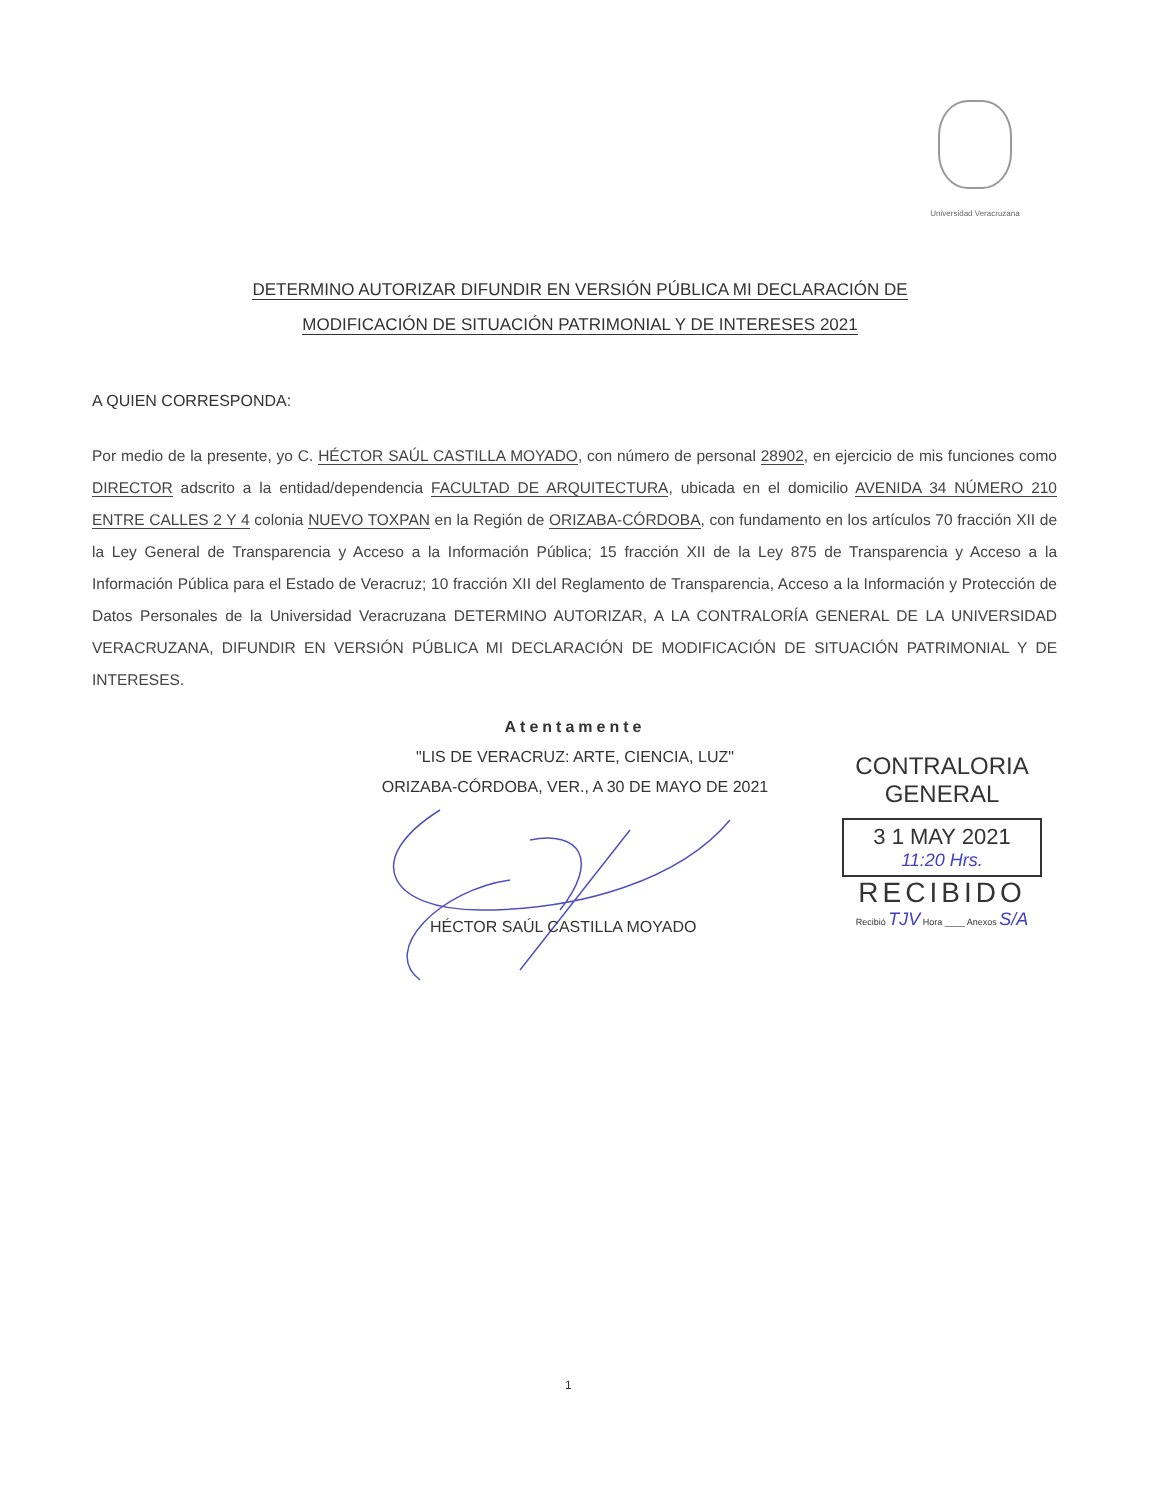Universidad Veracruzana
DETERMINO AUTORIZAR DIFUNDIR EN VERSIÓN PÚBLICA MI DECLARACIÓN DE
MODIFICACIÓN DE SITUACIÓN PATRIMONIAL Y DE INTERESES 2021
A QUIEN CORRESPONDA:
Por medio de la presente, yo C. HÉCTOR SAÚL CASTILLA MOYADO, con número de personal 28902, en ejercicio de mis funciones como DIRECTOR adscrito a la entidad/dependencia FACULTAD DE ARQUITECTURA, ubicada en el domicilio AVENIDA 34 NÚMERO 210 ENTRE CALLES 2 Y 4 colonia NUEVO TOXPAN en la Región de ORIZABA-CÓRDOBA, con fundamento en los artículos 70 fracción XII de la Ley General de Transparencia y Acceso a la Información Pública; 15 fracción XII de la Ley 875 de Transparencia y Acceso a la Información Pública para el Estado de Veracruz; 10 fracción XII del Reglamento de Transparencia, Acceso a la Información y Protección de Datos Personales de la Universidad Veracruzana DETERMINO AUTORIZAR, A LA CONTRALORÍA GENERAL DE LA UNIVERSIDAD VERACRUZANA, DIFUNDIR EN VERSIÓN PÚBLICA MI DECLARACIÓN DE MODIFICACIÓN DE SITUACIÓN PATRIMONIAL Y DE INTERESES.
Atentamente
"LIS DE VERACRUZ: ARTE, CIENCIA, LUZ"
ORIZABA-CÓRDOBA, VER., A 30 DE MAYO DE 2021
HÉCTOR SAÚL CASTILLA MOYADO
CONTRALORIA GENERAL
3 1 MAY 2021
11:20 Hrs.
RECIBIDO
Recibió TJV Hora ____ Anexos S/A
1